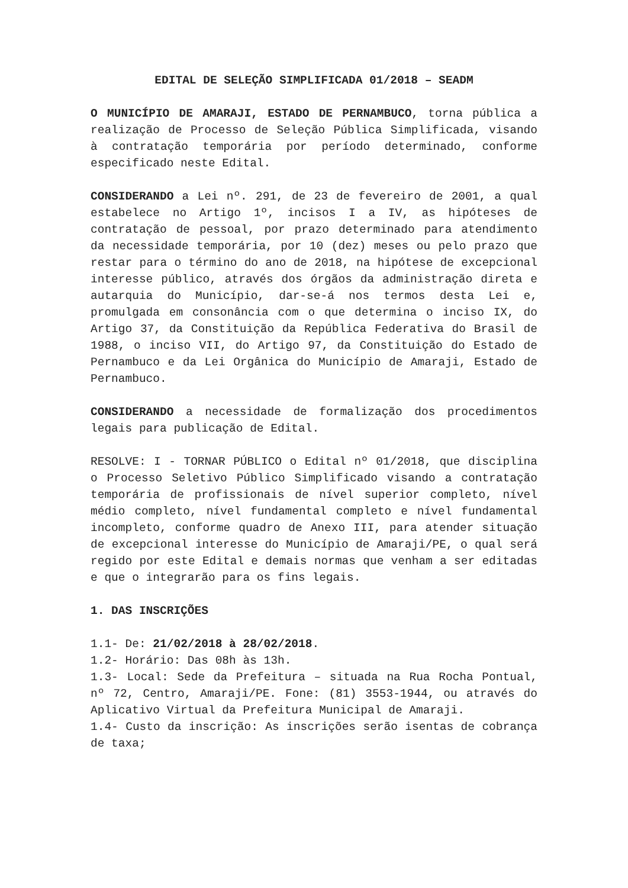EDITAL DE SELEÇÃO SIMPLIFICADA 01/2018 – SEADM
O MUNICÍPIO DE AMARAJI, ESTADO DE PERNAMBUCO, torna pública a realização de Processo de Seleção Pública Simplificada, visando à contratação temporária por período determinado, conforme especificado neste Edital.
CONSIDERANDO a Lei nº. 291, de 23 de fevereiro de 2001, a qual estabelece no Artigo 1º, incisos I a IV, as hipóteses de contratação de pessoal, por prazo determinado para atendimento da necessidade temporária, por 10 (dez) meses ou pelo prazo que restar para o término do ano de 2018, na hipótese de excepcional interesse público, através dos órgãos da administração direta e autarquia do Município, dar-se-á nos termos desta Lei e, promulgada em consonância com o que determina o inciso IX, do Artigo 37, da Constituição da República Federativa do Brasil de 1988, o inciso VII, do Artigo 97, da Constituição do Estado de Pernambuco e da Lei Orgânica do Município de Amaraji, Estado de Pernambuco.
CONSIDERANDO a necessidade de formalização dos procedimentos legais para publicação de Edital.
RESOLVE: I - TORNAR PÚBLICO o Edital nº 01/2018, que disciplina o Processo Seletivo Público Simplificado visando a contratação temporária de profissionais de nível superior completo, nível médio completo, nível fundamental completo e nível fundamental incompleto, conforme quadro de Anexo III, para atender situação de excepcional interesse do Município de Amaraji/PE, o qual será regido por este Edital e demais normas que venham a ser editadas e que o integrarão para os fins legais.
1. DAS INSCRIÇÕES
1.1- De: 21/02/2018 à 28/02/2018.
1.2- Horário: Das 08h às 13h.
1.3- Local: Sede da Prefeitura – situada na Rua Rocha Pontual, nº 72, Centro, Amaraji/PE. Fone: (81) 3553-1944, ou através do Aplicativo Virtual da Prefeitura Municipal de Amaraji.
1.4- Custo da inscrição: As inscrições serão isentas de cobrança de taxa;